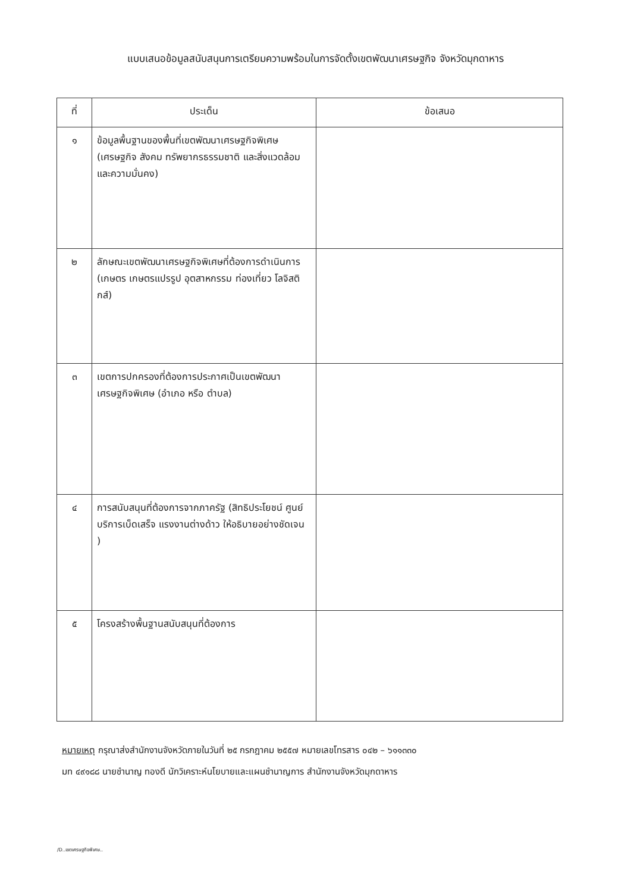แบบเสนอข้อมูลสนับสนุนการเตรียมความพร้อมในการจัดตั้งเขตพัฒนาเศรษฐกิจ จังหวัดมุกดาหาร
| ที่ | ประเด็น | ข้อเสนอ |
| --- | --- | --- |
| ๑ | ข้อมูลพื้นฐานของพื้นที่เขตพัฒนาเศรษฐกิจพิเศษ (เศรษฐกิจ สังคม ทรัพยากรธรรมชาติ และสิ่งแวดล้อม และความมั่นคง) | |
| ๒ | ลักษณะเขตพัฒนาเศรษฐกิจพิเศษที่ต้องการดำเนินการ (เกษตร เกษตรแปรรูป อุตสาหกรรม ท่องเที่ยว โลจิสติกส์) | |
| ๓ | เขตการปกครองที่ต้องการประกาศเป็นเขตพัฒนาเศรษฐกิจพิเศษ (อำเภอ หรือ ตำบล) | |
| ๔ | การสนับสนุนที่ต้องการจากภาครัฐ (สิทธิประโยชน์ ศูนย์บริการเบ็ดเสร็จ แรงงานต่างด้าว ให้อธิบายอย่างชัดเจน ) | |
| ๕ | โครงสร้างพื้นฐานสนับสนุนที่ต้องการ | |
หมายเหตุ กรุณาส่งสำนักงานจังหวัดภายในวันที่ ๒๕ กรกฎาคม ๒๕๕๗ หมายเลขโทรสาร ๐๔๒ – ๖๑๑๓๓๐
มท ๔๙๑๘๘ นายชำนาญ ทองดี นักวิเคราะห์นโยบายและแผนชำนาญการ สำนักงานจังหวัดมุกดาหาร
/D..เขตเศรษฐกิจพิเศษ..